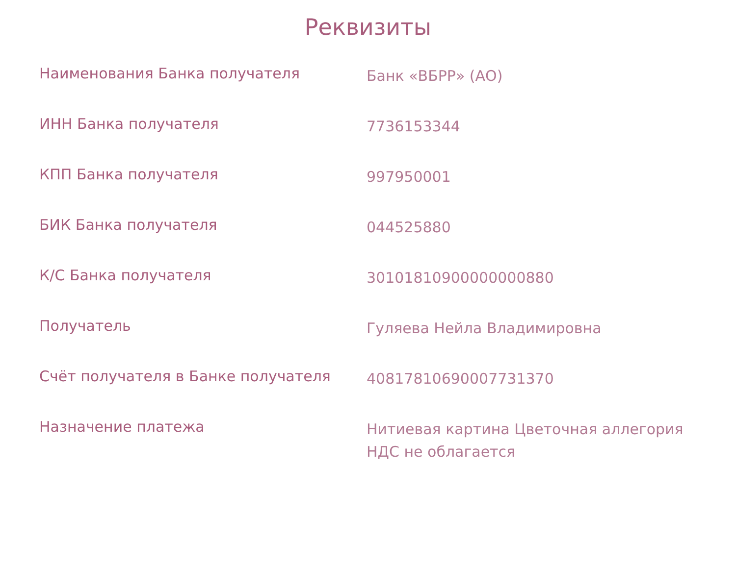Реквизиты
| Наименования Банка получателя | Банк «ВБРР» (АО) |
| ИНН Банка получателя | 7736153344 |
| КПП Банка получателя | 997950001 |
| БИК Банка получателя | 044525880 |
| К/С Банка получателя | 30101810900000000880 |
| Получатель | Гуляева Нейла Владимировна |
| Счёт получателя в Банке получателя | 40817810690007731370 |
| Назначение платежа | Нитиевая картина Цветочная аллегория НДС не облагается |